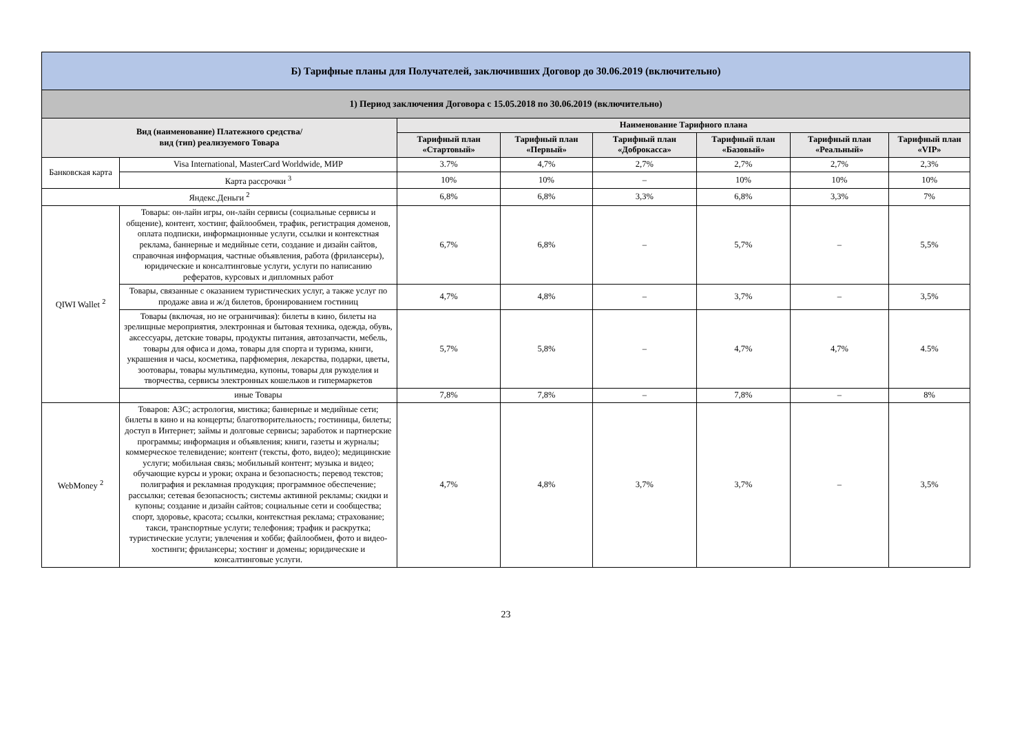| Б) Тарифные планы для Получателей, заключивших Договор до 30.06.2019 (включительно) | | | | | | | |
| --- | --- | --- | --- | --- | --- | --- | --- |
| 1) Период заключения Договора с 15.05.2018 по 30.06.2019 (включительно) | | | | | | | |
| Вид (наименование) Платежного средства/ вид (тип) реализуемого Товара | | Наименование Тарифного плана | | | | | |
| | | Тарифный план «Стартовый» | Тарифный план «Первый» | Тарифный план «Доброкасса» | Тарифный план «Базовый» | Тарифный план «Реальный» | Тарифный план «VIP» |
| Банковская карта | Visa International, MasterCard Worldwide, МИР | 3.7% | 4,7% | 2,7% | 2,7% | 2,7% | 2,3% |
| | Карта рассрочки <sup>3</sup> | 10% | 10% | – | 10% | 10% | 10% |
| Яндекс.Деньги <sup>2</sup> | | 6,8% | 6,8% | 3,3% | 6,8% | 3,3% | 7% |
| QIWI Wallet <sup>2</sup> | Товары: он-лайн игры, он-лайн сервисы (социальные сервисы и общение), контент, хостинг, файлообмен, трафик, регистрация доменов, оплата подписки, информационные услуги, ссылки и контекстная реклама, баннерные и медийные сети, создание и дизайн сайтов, справочная информация, частные объявления, работа (фрилансеры), юридические и консалтинговые услуги, услуги по написанию рефератов, курсовых и дипломных работ | 6,7% | 6,8% | – | 5,7% | – | 5,5% |
| | Товары, связанные с оказанием туристических услуг, а также услуг по продаже авиа и ж/д билетов, бронированием гостиниц | 4,7% | 4,8% | – | 3,7% | – | 3,5% |
| | Товары (включая, но не ограничивая): билеты в кино, билеты на зрелищные мероприятия, электронная и бытовая техника, одежда, обувь, аксессуары, детские товары, продукты питания, автозапчасти, мебель, товары для офиса и дома, товары для спорта и туризма, книги, украшения и часы, косметика, парфюмерия, лекарства, подарки, цветы, зоотовары, товары мультимедиа, купоны, товары для рукоделия и творчества, сервисы электронных кошельков и гипермаркетов | 5,7% | 5,8% | – | 4,7% | 4,7% | 4.5% |
| | иные Товары | 7,8% | 7,8% | – | 7,8% | – | 8% |
| WebMoney <sup>2</sup> | Товаров: АЗС; астрология, мистика; баннерные и медийные сети; билеты в кино и на концерты; благотворительность; гостиницы, билеты; доступ в Интернет; займы и долговые сервисы; заработок и партнерские программы; информация и объявления; книги, газеты и журналы; коммерческое телевидение; контент (тексты, фото, видео); медицинские услуги; мобильная связь; мобильный контент; музыка и видео; обучающие курсы и уроки; охрана и безопасность; перевод текстов; полиграфия и рекламная продукция; программное обеспечение; рассылки; сетевая безопасность; системы активной рекламы; скидки и купоны; создание и дизайн сайтов; социальные сети и сообщества; спорт, здоровье, красота; ссылки, контекстная реклама; страхование; такси, транспортные услуги; телефония; трафик и раскрутка; туристические услуги; увлечения и хобби; файлообмен, фото и видео-хостинги; фрилансеры; хостинг и домены; юридические и консалтинговые услуги. | 4,7% | 4,8% | 3,7% | 3,7% | – | 3,5% |
23